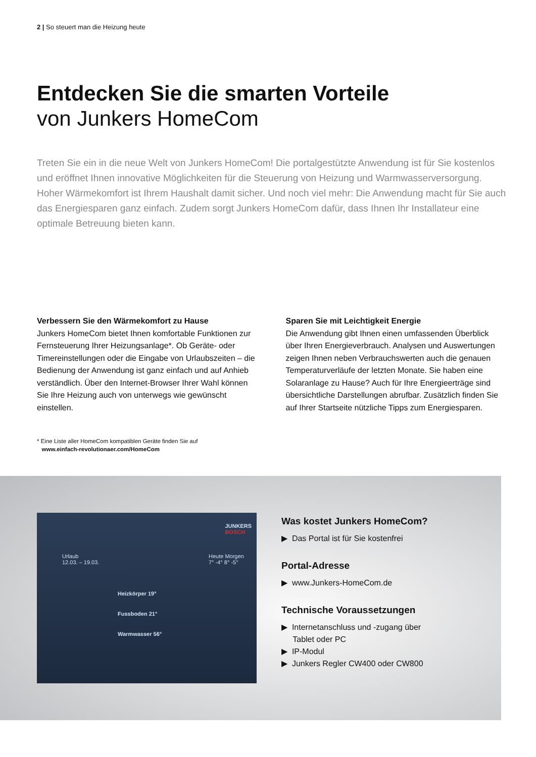2 | So steuert man die Heizung heute
Entdecken Sie die smarten Vorteile
von Junkers HomeCom
Treten Sie ein in die neue Welt von Junkers HomeCom! Die portalgestützte Anwendung ist für Sie kostenlos und eröffnet Ihnen innovative Möglichkeiten für die Steuerung von Heizung und Warmwasser­versorgung. Hoher Wärmekomfort ist Ihrem Haushalt damit sicher. Und noch viel mehr: Die Anwendung macht für Sie auch das Energiesparen ganz einfach. Zudem sorgt Junkers HomeCom dafür, dass Ihnen Ihr Installateur eine optimale Betreuung bieten kann.
Verbessern Sie den Wärmekomfort zu Hause
Junkers HomeCom bietet Ihnen komfortable Funktionen zur Fernsteuerung Ihrer Heizungsanlage*. Ob Geräte- oder Timereinstellungen oder die Eingabe von Urlaubs­zeiten – die Bedienung der Anwendung ist ganz einfach und auf Anhieb verständlich. Über den Internet-Browser Ihrer Wahl können Sie Ihre Heizung auch von unterwegs wie gewünscht einstellen.
Sparen Sie mit Leichtigkeit Energie
Die Anwendung gibt Ihnen einen umfassenden Über­blick über Ihren Energieverbrauch. Analysen und Aus­wertungen zeigen Ihnen neben Verbrauchswerten auch die genauen Temperaturverläufe der letzten Monate. Sie haben eine Solaranlage zu Hause? Auch für Ihre Energieerträge sind übersichtliche Darstellungen abruf­bar. Zusätzlich finden Sie auf Ihrer Startseite nützliche Tipps zum Energiesparen.
* Eine Liste aller HomeCom kompatiblen Geräte finden Sie auf
www.einfach-revolutionaer.com/HomeCom
JUNKERS
BOSCH
Heizkörper 19°
Fussboden 21°
Warmwasser 56°
Urlaub
12.03. – 19.03.
Heute Morgen
7° -4° 8° -5°
Was kostet Junkers HomeCom?
▶ Das Portal ist für Sie kostenfrei
Portal-Adresse
▶ www.Junkers-HomeCom.de
Technische Voraussetzungen
▶ Internetanschluss und -zugang über
Tablet oder PC
▶ IP-Modul
▶ Junkers Regler CW400 oder CW800